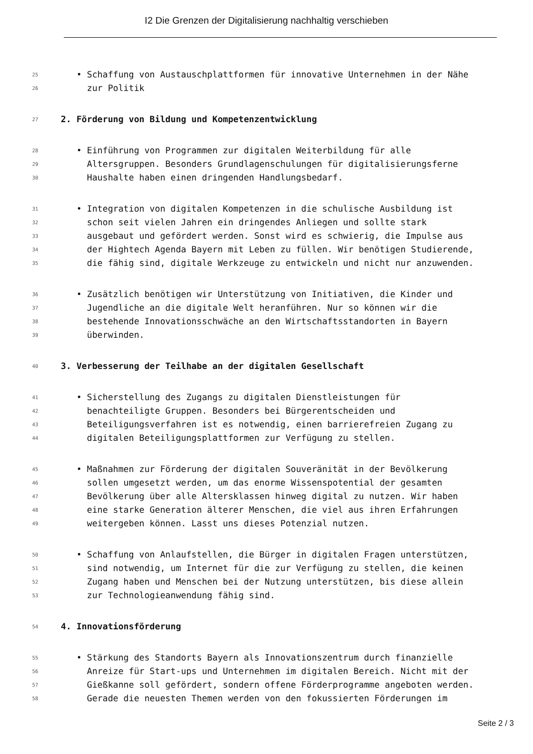I2 Die Grenzen der Digitalisierung nachhaltig verschieben
25 • Schaffung von Austauschplattformen für innovative Unternehmen in der Nähe
26 zur Politik
27 2. Förderung von Bildung und Kompetenzentwicklung
28 • Einführung von Programmen zur digitalen Weiterbildung für alle
29 Altersgruppen. Besonders Grundlagenschulungen für digitalisierungsferne
30 Haushalte haben einen dringenden Handlungsbedarf.
31 • Integration von digitalen Kompetenzen in die schulische Ausbildung ist
32 schon seit vielen Jahren ein dringendes Anliegen und sollte stark
33 ausgebaut und gefördert werden. Sonst wird es schwierig, die Impulse aus
34 der Hightech Agenda Bayern mit Leben zu füllen. Wir benötigen Studierende,
35 die fähig sind, digitale Werkzeuge zu entwickeln und nicht nur anzuwenden.
36 • Zusätzlich benötigen wir Unterstützung von Initiativen, die Kinder und
37 Jugendliche an die digitale Welt heranführen. Nur so können wir die
38 bestehende Innovationsschwäche an den Wirtschaftsstandorten in Bayern
39 überwinden.
40 3. Verbesserung der Teilhabe an der digitalen Gesellschaft
41 • Sicherstellung des Zugangs zu digitalen Dienstleistungen für
42 benachteiligte Gruppen. Besonders bei Bürgerentscheiden und
43 Beteiligungsverfahren ist es notwendig, einen barrierefreien Zugang zu
44 digitalen Beteiligungsplattformen zur Verfügung zu stellen.
45 • Maßnahmen zur Förderung der digitalen Souveränität in der Bevölkerung
46 sollen umgesetzt werden, um das enorme Wissenspotential der gesamten
47 Bevölkerung über alle Altersklassen hinweg digital zu nutzen. Wir haben
48 eine starke Generation älterer Menschen, die viel aus ihren Erfahrungen
49 weitergeben können. Lasst uns dieses Potenzial nutzen.
50 • Schaffung von Anlaufstellen, die Bürger in digitalen Fragen unterstützen,
51 sind notwendig, um Internet für die zur Verfügung zu stellen, die keinen
52 Zugang haben und Menschen bei der Nutzung unterstützen, bis diese allein
53 zur Technologieanwendung fähig sind.
54 4. Innovationsförderung
55 • Stärkung des Standorts Bayern als Innovationszentrum durch finanzielle
56 Anreize für Start-ups und Unternehmen im digitalen Bereich. Nicht mit der
57 Gießkanne soll gefördert, sondern offene Förderprogramme angeboten werden.
58 Gerade die neuesten Themen werden von den fokussierten Förderungen im
Seite 2 / 3